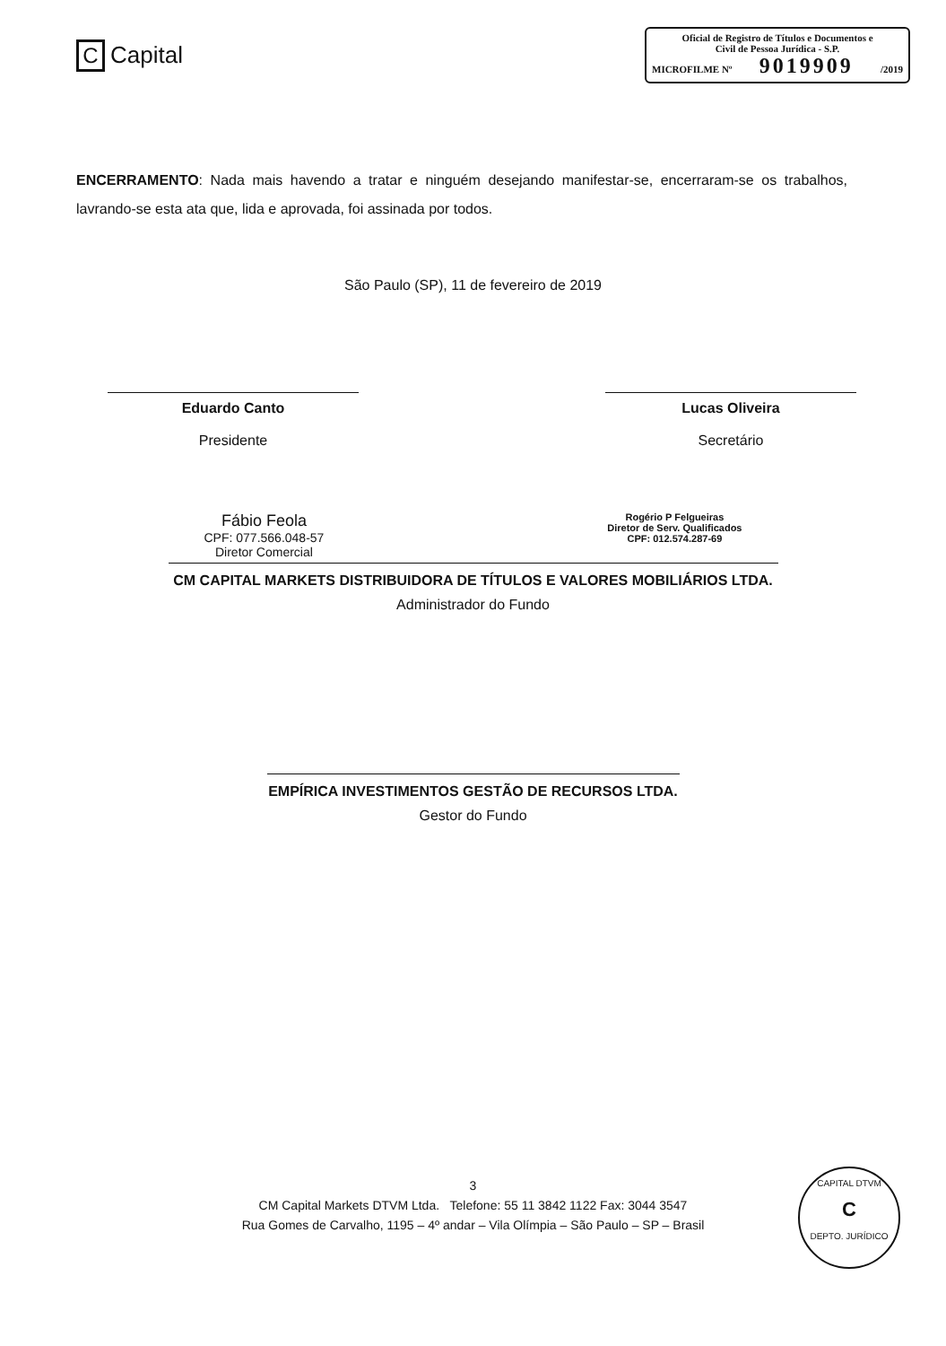C Capital
Oficial de Registro de Títulos e Documentos e
Civil de Pessoa Jurídica - S.P.
MICROFILME Nº 9019909 /2019
ENCERRAMENTO: Nada mais havendo a tratar e ninguém desejando manifestar-se, encerraram-se os trabalhos, lavrando-se esta ata que, lida e aprovada, foi assinada por todos.
São Paulo (SP), 11 de fevereiro de 2019
Eduardo Canto
Presidente
Lucas Oliveira
Secretário
Fábio Feola
CPF: 077.566.048-57
Diretor Comercial
Rogério P Felgueiras
Diretor de Serv. Qualificados
CPF: 012.574.287-69
CM CAPITAL MARKETS DISTRIBUIDORA DE TÍTULOS E VALORES MOBILIÁRIOS LTDA.
Administrador do Fundo
EMPÍRICA INVESTIMENTOS GESTÃO DE RECURSOS LTDA.
Gestor do Fundo
3
CM Capital Markets DTVM Ltda. Telefone: 55 11 3842 1122 Fax: 3044 3547
Rua Gomes de Carvalho, 1195 – 4º andar – Vila Olímpia – São Paulo – SP – Brasil
CAPITAL DTVM
C
DEPTO. JURÍDICO